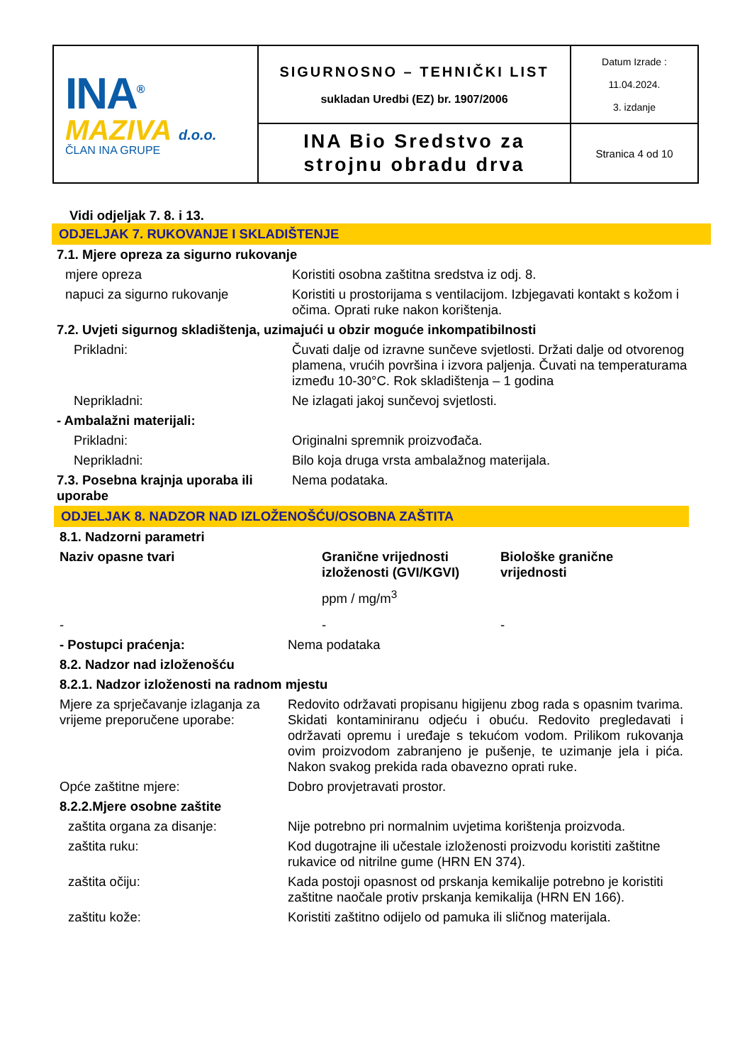| INA<sup>®</sup> MAZIVA d.o.o. ČLAN INA GRUPE | SIGURNOSNO – TEHNIČKI LIST sukladan Uredbi (EZ) br. 1907/2006 | Datum Izrade : 11.04.2024. 3. izdanje |
| | INA Bio Sredstvo za strojnu obradu drva | Stranica 4 od 10 |
Vidi odjeljak 7. 8. i 13.
ODJELJAK 7. RUKOVANJE I SKLADIŠTENJE
| 7.1. Mjere opreza za sigurno rukovanje | |
| mjere opreza | Koristiti osobna zaštitna sredstva iz odj. 8. |
| napuci za sigurno rukovanje | Koristiti u prostorijama s ventilacijom. Izbjegavati kontakt s kožom i očima. Oprati ruke nakon korištenja. |
| 7.2. Uvjeti sigurnog skladištenja, uzimajući u obzir moguće inkompatibilnosti | |
| Prikladni: | Čuvati dalje od izravne sunčeve svjetlosti. Držati dalje od otvorenog plamena, vrućih površina i izvora paljenja. Čuvati na temperaturama između 10-30°C. Rok skladištenja – 1 godina |
| Neprikladni: | Ne izlagati jakoj sunčevoj svjetlosti. |
| - Ambalažni materijali: | |
| Prikladni: | Originalni spremnik proizvođača. |
| Neprikladni: | Bilo koja druga vrsta ambalažnog materijala. |
| 7.3. Posebna krajnja uporaba ili uporabe | Nema podataka. |
ODJELJAK 8. NADZOR NAD IZLOŽENOŠĆU/OSOBNA ZAŠTITA
| 8.1. Nadzorni parametri | | |
| Naziv opasne tvari | Granične vrijednosti izloženosti (GVI/KGVI) ppm / mg/m<sup>3</sup> | Biološke granične vrijednosti |
| - | - | - |
| - Postupci praćenja: | Nema podataka |
| 8.2. Nadzor nad izloženošću | |
| 8.2.1. Nadzor izloženosti na radnom mjestu | |
| Mjere za sprječavanje izlaganja za vrijeme preporučene uporabe: | Redovito održavati propisanu higijenu zbog rada s opasnim tvarima. Skidati kontaminiranu odjeću i obuću. Redovito pregledavati i održavati opremu i uređaje s tekućom vodom. Prilikom rukovanja ovim proizvodom zabranjeno je pušenje, te uzimanje jela i pića. Nakon svakog prekida rada obavezno oprati ruke. |
| Opće zaštitne mjere: | Dobro provjetravati prostor. |
| 8.2.2.Mjere osobne zaštite | |
| zaštita organa za disanje: | Nije potrebno pri normalnim uvjetima korištenja proizvoda. |
| zaštita ruku: | Kod dugotrajne ili učestale izloženosti proizvodu koristiti zaštitne rukavice od nitrilne gume (HRN EN 374). |
| zaštita očiju: | Kada postoji opasnost od prskanja kemikalije potrebno je koristiti zaštitne naočale protiv prskanja kemikalija (HRN EN 166). |
| zaštitu kože: | Koristiti zaštitno odijelo od pamuka ili sličnog materijala. |